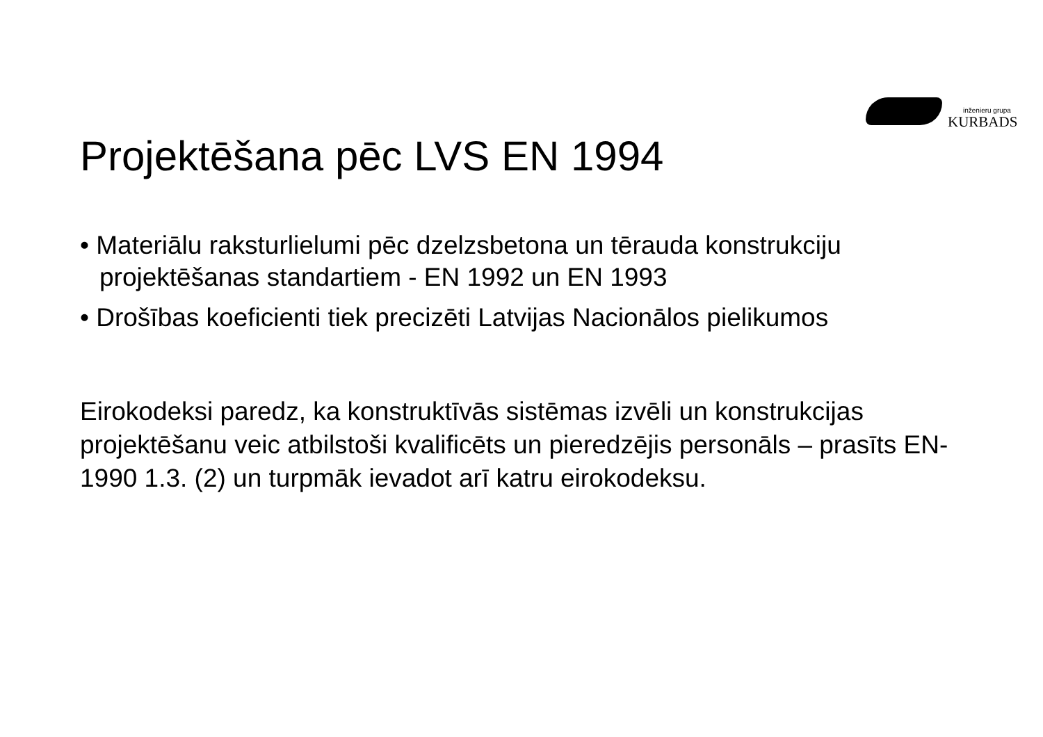inženieru grupa
KURBADS
Projektēšana pēc LVS EN 1994
• Materiālu raksturlielumi pēc dzelzsbetona un tērauda konstrukciju projektēšanas standartiem - EN 1992 un EN 1993
• Drošības koeficienti tiek precizēti Latvijas Nacionālos pielikumos
Eirokodeksi paredz, ka konstruktīvās sistēmas izvēli un konstrukcijas projektēšanu veic atbilstoši kvalificēts un pieredzējis personāls – prasīts EN-1990 1.3. (2) un turpmāk ievadot arī katru eirokodeksu.